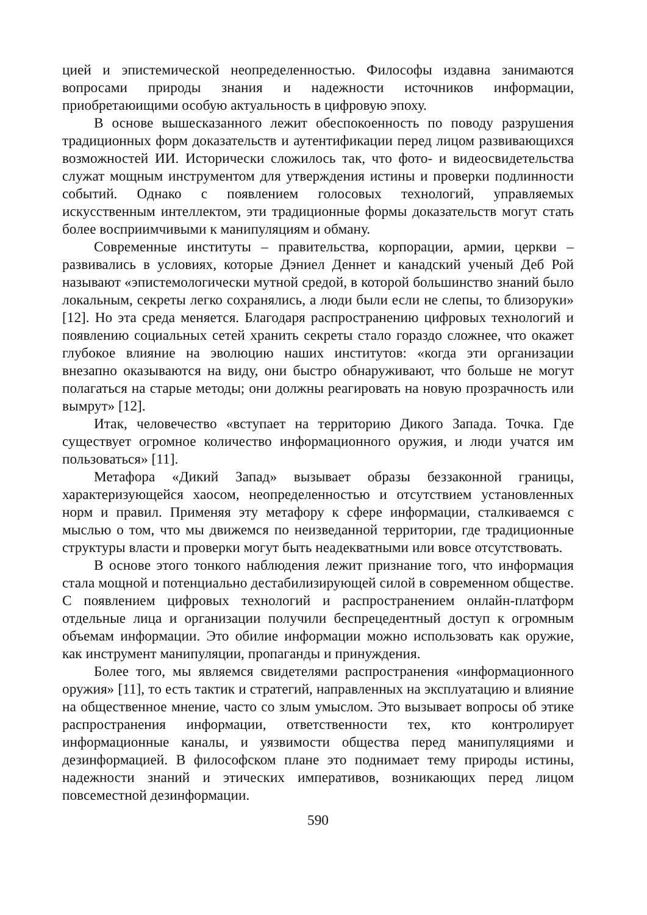цией и эпистемической неопределенностью. Философы издавна занимаются вопросами природы знания и надежности источников информации, приобретаюищими особую актуальность в цифровую эпоху.
В основе вышесказанного лежит обеспокоенность по поводу разрушения традиционных форм доказательств и аутентификации перед лицом развивающихся возможностей ИИ. Исторически сложилось так, что фото- и видеосвидетельства служат мощным инструментом для утверждения истины и проверки подлинности событий. Однако с появлением голосовых технологий, управляемых искусственным интеллектом, эти традиционные формы доказательств могут стать более восприимчивыми к манипуляциям и обману.
Современные институты – правительства, корпорации, армии, церкви – развивались в условиях, которые Дэниел Деннет и канадский ученый Деб Рой называют «эпистемологически мутной средой, в которой большинство знаний было локальным, секреты легко сохранялись, а люди были если не слепы, то близоруки» [12]. Но эта среда меняется. Благодаря распространению цифровых технологий и появлению социальных сетей хранить секреты стало гораздо сложнее, что окажет глубокое влияние на эволюцию наших институтов: «когда эти организации внезапно оказываются на виду, они быстро обнаруживают, что больше не могут полагаться на старые методы; они должны реагировать на новую прозрачность или вымрут» [12].
Итак, человечество «вступает на территорию Дикого Запада. Точка. Где существует огромное количество информационного оружия, и люди учатся им пользоваться» [11].
Метафора «Дикий Запад» вызывает образы беззаконной границы, характеризующейся хаосом, неопределенностью и отсутствием установленных норм и правил. Применяя эту метафору к сфере информации, сталкиваемся с мыслью о том, что мы движемся по неизведанной территории, где традиционные структуры власти и проверки могут быть неадекватными или вовсе отсутствовать.
В основе этого тонкого наблюдения лежит признание того, что информация стала мощной и потенциально дестабилизирующей силой в современном обществе. С появлением цифровых технологий и распространением онлайн-платформ отдельные лица и организации получили беспрецедентный доступ к огромным объемам информации. Это обилие информации можно использовать как оружие, как инструмент манипуляции, пропаганды и принуждения.
Более того, мы являемся свидетелями распространения «информационного оружия» [11], то есть тактик и стратегий, направленных на эксплуатацию и влияние на общественное мнение, часто со злым умыслом. Это вызывает вопросы об этике распространения информации, ответственности тех, кто контролирует информационные каналы, и уязвимости общества перед манипуляциями и дезинформацией. В философском плане это поднимает тему природы истины, надежности знаний и этических императивов, возникающих перед лицом повсеместной дезинформации.
590